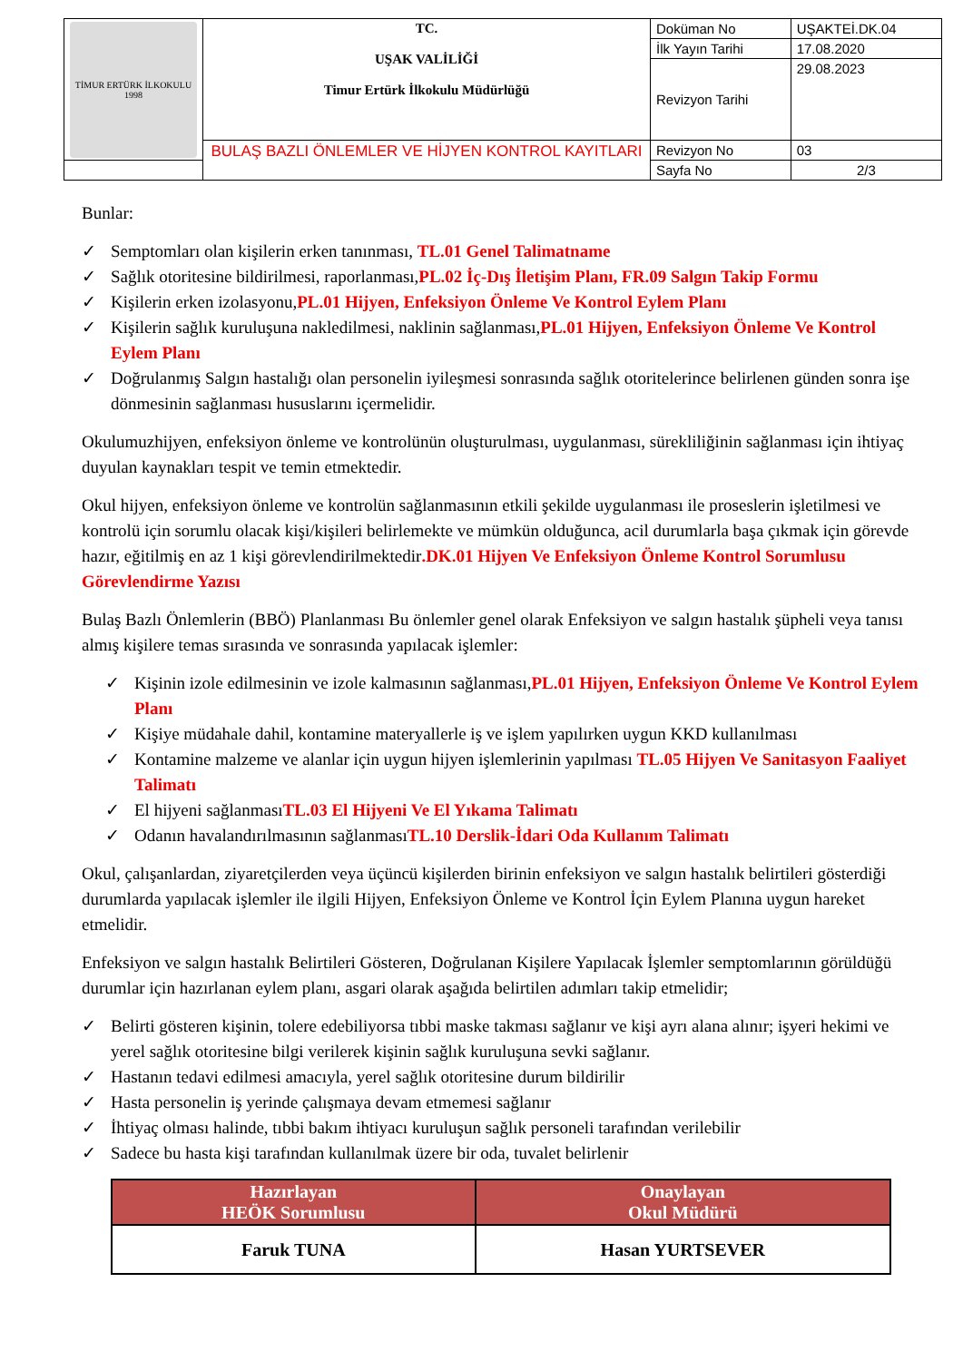| TİMUR ERTÜRK İLKOKULU 1998 | TC. UŞAK VALİLİĞİ Timur Ertürk İlkokulu Müdürlüğü | Doküman No | UŞAKTEİ.DK.04 |
| | | İlk Yayın Tarihi | 17.08.2020 |
| | | Revizyon Tarihi | 29.08.2023 |
| | BULAŞ BAZLI ÖNLEMLER VE HİJYEN KONTROL KAYITLARI | Revizyon No | 03 |
| | | Sayfa No | 2/3 |
Bunlar:
✓ Semptomları olan kişilerin erken tanınması, TL.01 Genel Talimatname
✓ Sağlık otoritesine bildirilmesi, raporlanması,PL.02 İç-Dış İletişim Planı, FR.09 Salgın Takip Formu
✓ Kişilerin erken izolasyonu,PL.01 Hijyen, Enfeksiyon Önleme Ve Kontrol Eylem Planı
✓ Kişilerin sağlık kuruluşuna nakledilmesi, naklinin sağlanması,PL.01 Hijyen, Enfeksiyon Önleme Ve Kontrol Eylem Planı
✓ Doğrulanmış Salgın hastalığı olan personelin iyileşmesi sonrasında sağlık otoritelerince belirlenen günden sonra işe dönmesinin sağlanması hususlarını içermelidir.
Okulumuzhijyen, enfeksiyon önleme ve kontrolünün oluşturulması, uygulanması, sürekliliğinin sağlanması için ihtiyaç duyulan kaynakları tespit ve temin etmektedir.
Okul hijyen, enfeksiyon önleme ve kontrolün sağlanmasının etkili şekilde uygulanması ile proseslerin işletilmesi ve kontrolü için sorumlu olacak kişi/kişileri belirlemekte ve mümkün olduğunca, acil durumlarla başa çıkmak için görevde hazır, eğitilmiş en az 1 kişi görevlendirilmektedir.DK.01 Hijyen Ve Enfeksiyon Önleme Kontrol Sorumlusu Görevlendirme Yazısı
Bulaş Bazlı Önlemlerin (BBÖ) Planlanması Bu önlemler genel olarak Enfeksiyon ve salgın hastalık şüpheli veya tanısı almış kişilere temas sırasında ve sonrasında yapılacak işlemler:
✓ Kişinin izole edilmesinin ve izole kalmasının sağlanması,PL.01 Hijyen, Enfeksiyon Önleme Ve Kontrol Eylem Planı
✓ Kişiye müdahale dahil, kontamine materyallerle iş ve işlem yapılırken uygun KKD kullanılması
✓ Kontamine malzeme ve alanlar için uygun hijyen işlemlerinin yapılması TL.05 Hijyen Ve Sanitasyon Faaliyet Talimatı
✓ El hijyeni sağlanmasıTL.03 El Hijyeni Ve El Yıkama Talimatı
✓ Odanın havalandırılmasının sağlanmasıTL.10 Derslik-İdari Oda Kullanım Talimatı
Okul, çalışanlardan, ziyaretçilerden veya üçüncü kişilerden birinin enfeksiyon ve salgın hastalık belirtileri gösterdiği durumlarda yapılacak işlemler ile ilgili Hijyen, Enfeksiyon Önleme ve Kontrol İçin Eylem Planına uygun hareket etmelidir.
Enfeksiyon ve salgın hastalık Belirtileri Gösteren, Doğrulanan Kişilere Yapılacak İşlemler semptomlarının görüldüğü durumlar için hazırlanan eylem planı, asgari olarak aşağıda belirtilen adımları takip etmelidir;
✓ Belirti gösteren kişinin, tolere edebiliyorsa tıbbi maske takması sağlanır ve kişi ayrı alana alınır; işyeri hekimi ve yerel sağlık otoritesine bilgi verilerek kişinin sağlık kuruluşuna sevki sağlanır.
✓ Hastanın tedavi edilmesi amacıyla, yerel sağlık otoritesine durum bildirilir
✓ Hasta personelin iş yerinde çalışmaya devam etmemesi sağlanır
✓ İhtiyaç olması halinde, tıbbi bakım ihtiyacı kuruluşun sağlık personeli tarafından verilebilir
✓ Sadece bu hasta kişi tarafından kullanılmak üzere bir oda, tuvalet belirlenir
| Hazırlayan HEÖK Sorumlusu | Onaylayan Okul Müdürü |
| --- | --- |
| Faruk TUNA | Hasan YURTSEVER |